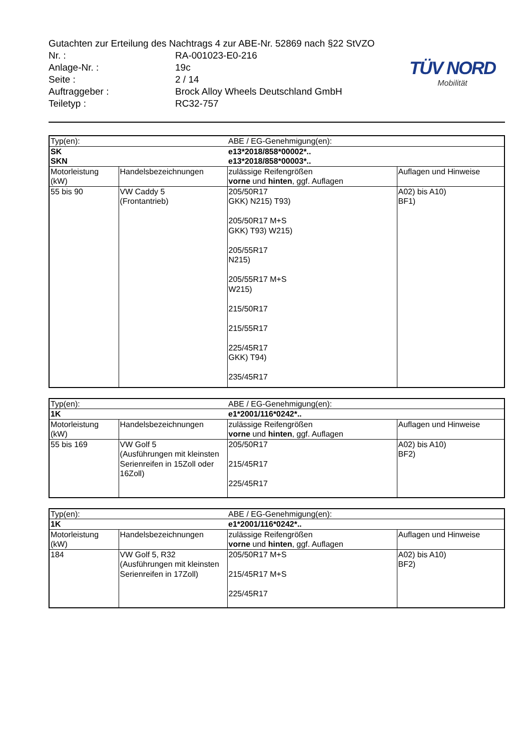Gutachten zur Erteilung des Nachtrags 4 zur ABE-Nr. 52869 nach §22 StVZO
Nr. : RA-001023-E0-216
Anlage-Nr. : 19c
Seite : 2 / 14
Auftraggeber : Brock Alloy Wheels Deutschland GmbH
Teiletyp : RC32-757
TÜV NORD
Mobilität
| Typ(en): | | ABE / EG-Genehmigung(en): | |
| SK SKN | | e13*2018/858*00002*.. e13*2018/858*00003*.. | |
| Motorleistung (kW) | Handelsbezeichnungen | zulässige Reifengrößen vorne und hinten , ggf. Auflagen | Auflagen und Hinweise |
| 55 bis 90 | VW Caddy 5 (Frontantrieb) | 205/50R17 GKK) N215) T93) 205/50R17 M+S GKK) T93) W215) 205/55R17 N215) 205/55R17 M+S W215) 215/50R17 215/55R17 225/45R17 GKK) T94) 235/45R17 | A02) bis A10) BF1) |
| Typ(en): | | ABE / EG-Genehmigung(en): | |
| 1K | | e1*2001/116*0242*.. | |
| Motorleistung (kW) | Handelsbezeichnungen | zulässige Reifengrößen vorne und hinten , ggf. Auflagen | Auflagen und Hinweise |
| 55 bis 169 | VW Golf 5 (Ausführungen mit kleinsten Serienreifen in 15Zoll oder 16Zoll) | 205/50R17 215/45R17 225/45R17 | A02) bis A10) BF2) |
| Typ(en): | | ABE / EG-Genehmigung(en): | |
| 1K | | e1*2001/116*0242*.. | |
| Motorleistung (kW) | Handelsbezeichnungen | zulässige Reifengrößen vorne und hinten , ggf. Auflagen | Auflagen und Hinweise |
| 184 | VW Golf 5, R32 (Ausführungen mit kleinsten Serienreifen in 17Zoll) | 205/50R17 M+S 215/45R17 M+S 225/45R17 | A02) bis A10) BF2) |